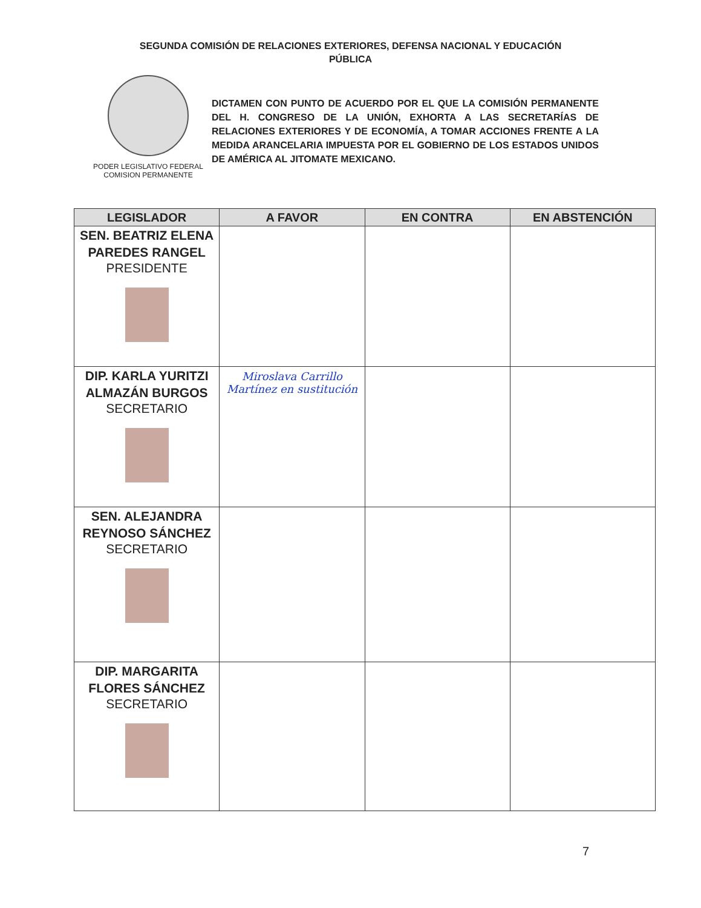SEGUNDA COMISIÓN DE RELACIONES EXTERIORES, DEFENSA NACIONAL Y EDUCACIÓN
PÚBLICA
PODER LEGISLATIVO FEDERAL
COMISION PERMANENTE
DICTAMEN CON PUNTO DE ACUERDO POR EL QUE LA COMISIÓN PERMANENTE DEL H. CONGRESO DE LA UNIÓN, EXHORTA A LAS SECRETARÍAS DE RELACIONES EXTERIORES Y DE ECONOMÍA, A TOMAR ACCIONES FRENTE A LA MEDIDA ARANCELARIA IMPUESTA POR EL GOBIERNO DE LOS ESTADOS UNIDOS DE AMÉRICA AL JITOMATE MEXICANO.
| LEGISLADOR | A FAVOR | EN CONTRA | EN ABSTENCIÓN |
| --- | --- | --- | --- |
| SEN. BEATRIZ ELENA PAREDES RANGEL PRESIDENTE | | | |
| DIP. KARLA YURITZI ALMAZÁN BURGOS SECRETARIO | Miroslava Carrillo Martínez en sustitución | | |
| SEN. ALEJANDRA REYNOSO SÁNCHEZ SECRETARIO | | | |
| DIP. MARGARITA FLORES SÁNCHEZ SECRETARIO | | | |
7